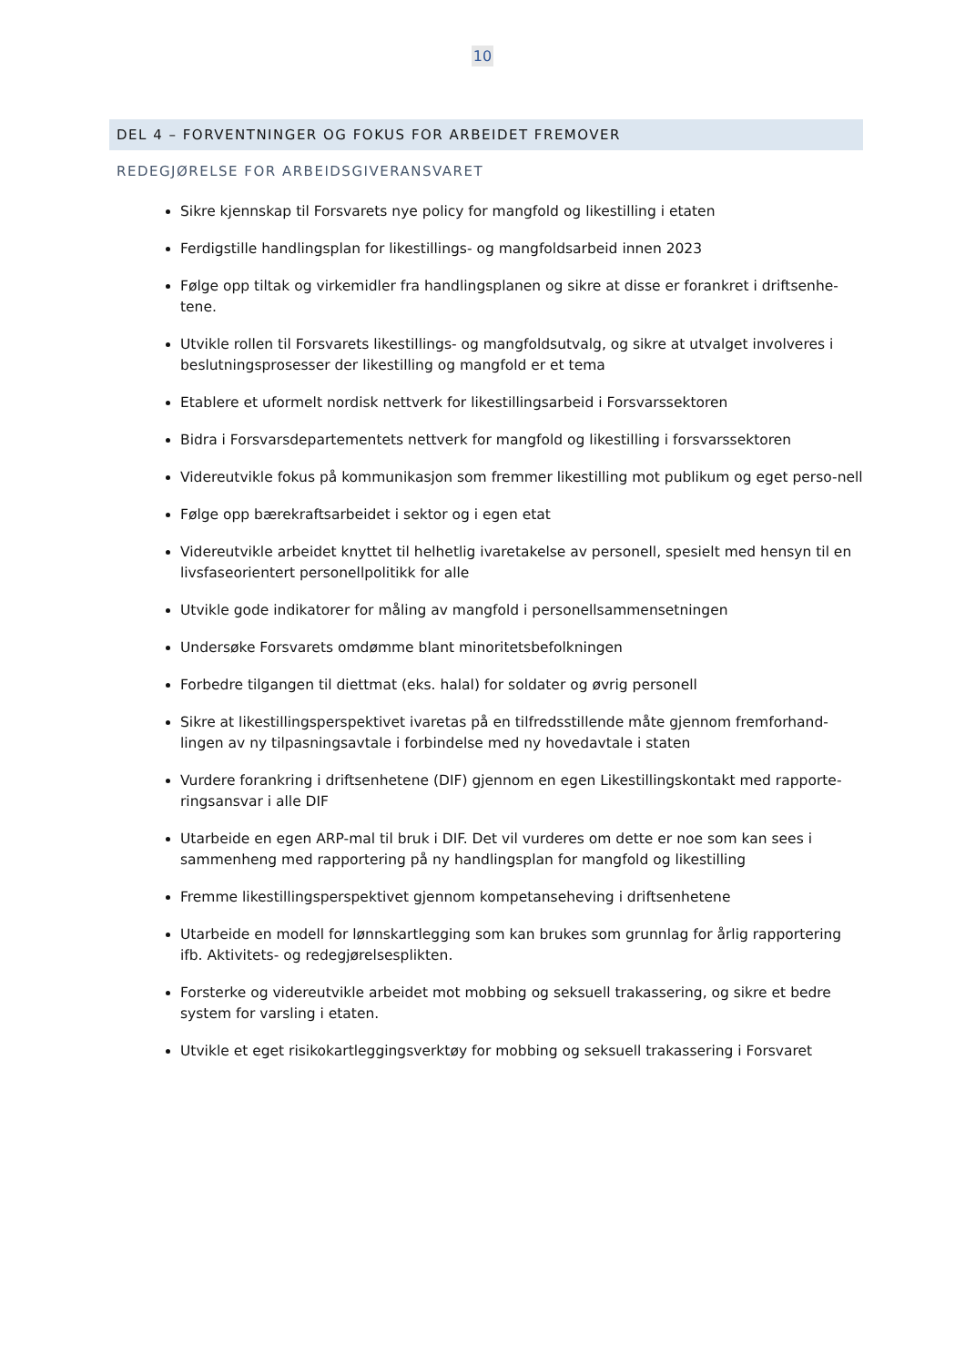10
DEL 4 – FORVENTNINGER OG FOKUS FOR ARBEIDET FREMOVER
REDEGJØRELSE FOR ARBEIDSGIVERANSVARET
Sikre kjennskap til Forsvarets nye policy for mangfold og likestilling i etaten
Ferdigstille handlingsplan for likestillings- og mangfoldsarbeid innen 2023
Følge opp tiltak og virkemidler fra handlingsplanen og sikre at disse er forankret i driftsenhe-tene.
Utvikle rollen til Forsvarets likestillings- og mangfoldsutvalg, og sikre at utvalget involveres i beslutningsprosesser der likestilling og mangfold er et tema
Etablere et uformelt nordisk nettverk for likestillingsarbeid i Forsvarssektoren
Bidra i Forsvarsdepartementets nettverk for mangfold og likestilling i forsvarssektoren
Videreutvikle fokus på kommunikasjon som fremmer likestilling mot publikum og eget perso-nell
Følge opp bærekraftsarbeidet i sektor og i egen etat
Videreutvikle arbeidet knyttet til helhetlig ivaretakelse av personell, spesielt med hensyn til en livsfaseorientert personellpolitikk for alle
Utvikle gode indikatorer for måling av mangfold i personellsammensetningen
Undersøke Forsvarets omdømme blant minoritetsbefolkningen
Forbedre tilgangen til diettmat (eks. halal) for soldater og øvrig personell
Sikre at likestillingsperspektivet ivaretas på en tilfredsstillende måte gjennom fremforhand-lingen av ny tilpasningsavtale i forbindelse med ny hovedavtale i staten
Vurdere forankring i driftsenhetene (DIF) gjennom en egen Likestillingskontakt med rapporte-ringsansvar i alle DIF
Utarbeide en egen ARP-mal til bruk i DIF. Det vil vurderes om dette er noe som kan sees i sammenheng med rapportering på ny handlingsplan for mangfold og likestilling
Fremme likestillingsperspektivet gjennom kompetanseheving i driftsenhetene
Utarbeide en modell for lønnskartlegging som kan brukes som grunnlag for årlig rapportering ifb. Aktivitets- og redegjørelsesplikten.
Forsterke og videreutvikle arbeidet mot mobbing og seksuell trakassering, og sikre et bedre system for varsling i etaten.
Utvikle et eget risikokartleggingsverktøy for mobbing og seksuell trakassering i Forsvaret